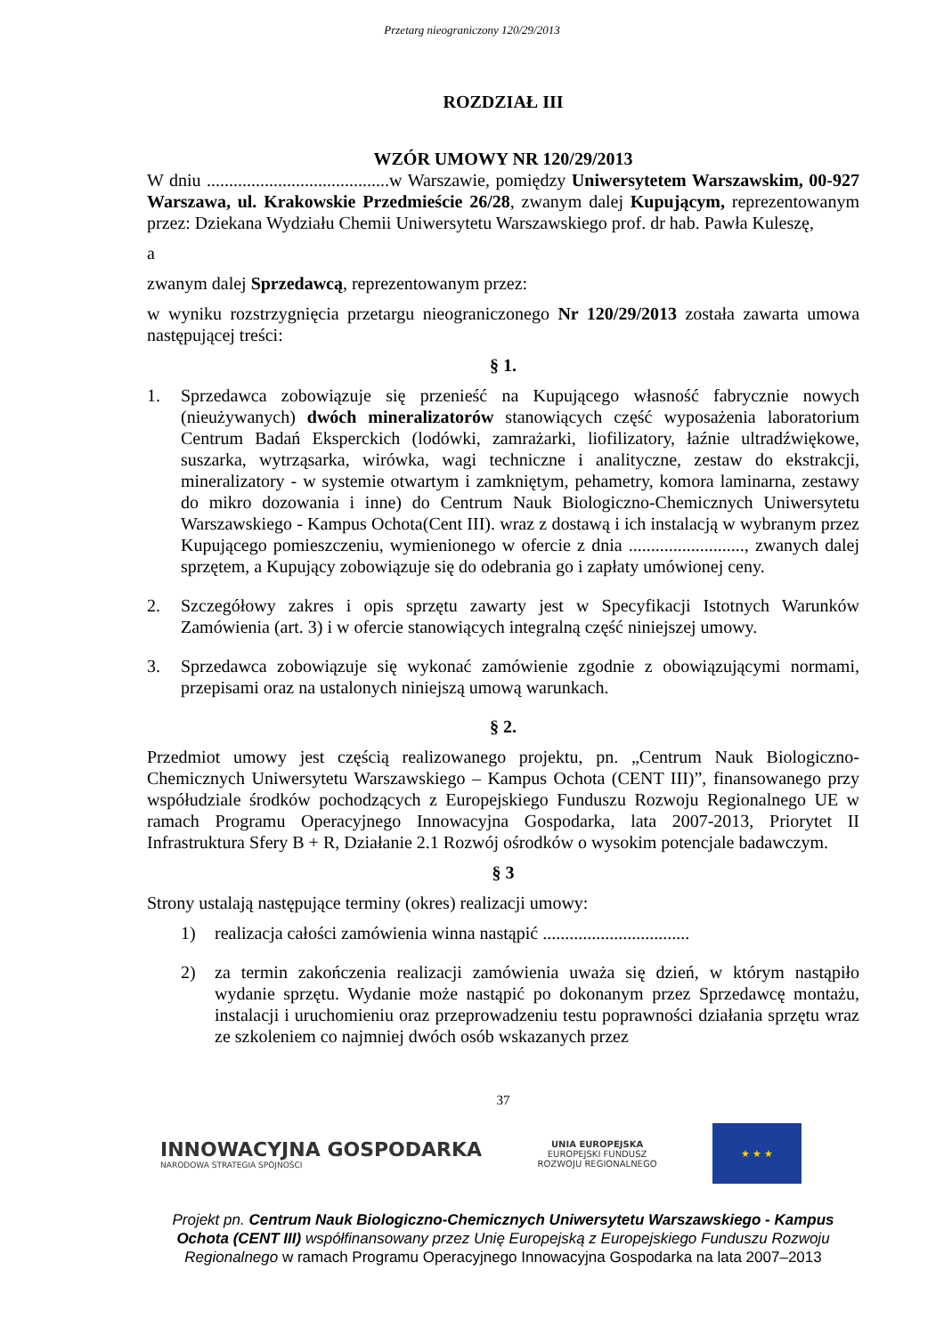Przetarg nieograniczony 120/29/2013
ROZDZIAŁ III
WZÓR UMOWY NR 120/29/2013
W dniu .........................................w Warszawie, pomiędzy Uniwersytetem Warszawskim, 00-927 Warszawa, ul. Krakowskie Przedmieście 26/28, zwanym dalej Kupującym, reprezentowanym przez: Dziekana Wydziału Chemii Uniwersytetu Warszawskiego prof. dr hab. Pawła Kuleszę,
a
zwanym dalej Sprzedawcą, reprezentowanym przez:
w wyniku rozstrzygnięcia przetargu nieograniczonego Nr 120/29/2013 została zawarta umowa następującej treści:
§ 1.
1. Sprzedawca zobowiązuje się przenieść na Kupującego własność fabrycznie nowych (nieużywanych) dwóch mineralizatorów stanowiących część wyposażenia laboratorium Centrum Badań Eksperckich (lodówki, zamrażarki, liofilizatory, łaźnie ultradźwiękowe, suszarka, wytrząsarka, wirówka, wagi techniczne i analityczne, zestaw do ekstrakcji, mineralizatory - w systemie otwartym i zamkniętym, pehametry, komora laminarna, zestawy do mikro dozowania i inne) do Centrum Nauk Biologiczno-Chemicznych Uniwersytetu Warszawskiego - Kampus Ochota(Cent III). wraz z dostawą i ich instalacją w wybranym przez Kupującego pomieszczeniu, wymienionego w ofercie z dnia .........................., zwanych dalej sprzętem, a Kupujący zobowiązuje się do odebrania go i zapłaty umówionej ceny.
2. Szczegółowy zakres i opis sprzętu zawarty jest w Specyfikacji Istotnych Warunków Zamówienia (art. 3) i w ofercie stanowiących integralną część niniejszej umowy.
3. Sprzedawca zobowiązuje się wykonać zamówienie zgodnie z obowiązującymi normami, przepisami oraz na ustalonych niniejszą umową warunkach.
§ 2.
Przedmiot umowy jest częścią realizowanego projektu, pn. „Centrum Nauk Biologiczno-Chemicznych Uniwersytetu Warszawskiego – Kampus Ochota (CENT III)”, finansowanego przy współudziale środków pochodzących z Europejskiego Funduszu Rozwoju Regionalnego UE w ramach Programu Operacyjnego Innowacyjna Gospodarka, lata 2007-2013, Priorytet II Infrastruktura Sfery B + R, Działanie 2.1 Rozwój ośrodków o wysokim potencjale badawczym.
§ 3
Strony ustalają następujące terminy (okres) realizacji umowy:
1) realizacja całości zamówienia winna nastąpić .................................
2) za termin zakończenia realizacji zamówienia uważa się dzień, w którym nastąpiło wydanie sprzętu. Wydanie może nastąpić po dokonanym przez Sprzedawcę montażu, instalacji i uruchomieniu oraz przeprowadzeniu testu poprawności działania sprzętu wraz ze szkoleniem co najmniej dwóch osób wskazanych przez
37
INNOWACYJNA GOSPODARKA
NARODOWA STRATEGIA SPÓJNOŚCI
UNIA EUROPEJSKA
EUROPEJSKI FUNDUSZ
ROZWOJU REGIONALNEGO
★ ★ ★
Projekt pn. Centrum Nauk Biologiczno-Chemicznych Uniwersytetu Warszawskiego - Kampus Ochota (CENT III) współfinansowany przez Unię Europejską z Europejskiego Funduszu Rozwoju Regionalnego w ramach Programu Operacyjnego Innowacyjna Gospodarka na lata 2007–2013